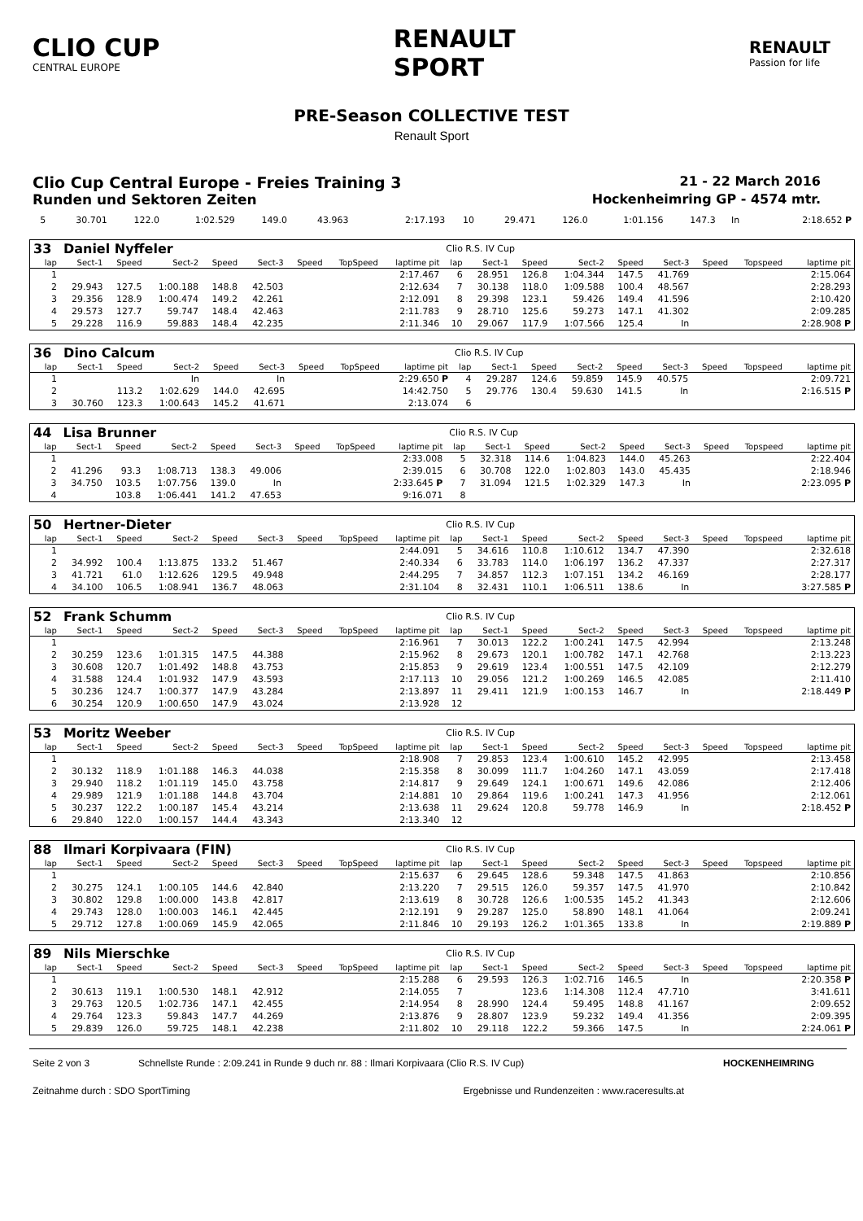CLIO CUP
CENTRAL EUROPE
RENAULT
SPORT
RENAULT
Passion for life
PRE-Season COLLECTIVE TEST
Renault Sport
Clio Cup Central Europe - Freies Training 3 21 - 22 March 2016
Runden und Sektoren Zeiten Hockenheimring GP - 4574 mtr.
| 5 | 30.701 | 122.0 | 1:02.529 | 149.0 | 43.963 | | | 2:17.193 | 10 | 29.471 | 126.0 | 1:01.156 | 147.3 | In | | | 2:18.652 P |
| 33 | Daniel Nyffeler | | | | | | | | Clio R.S. IV Cup | | | | | | | | |
| lap | Sect-1 | Speed | Sect-2 | Speed | Sect-3 | Speed | TopSpeed | laptime pit | lap | Sect-1 | Speed | Sect-2 | Speed | Sect-3 | Speed | Topspeed | laptime pit |
| 1 | | | | | | | | 2:17.467 | 6 | 28.951 | 126.8 | 1:04.344 | 147.5 | 41.769 | | | 2:15.064 |
| 2 | 29.943 | 127.5 | 1:00.188 | 148.8 | 42.503 | | | 2:12.634 | 7 | 30.138 | 118.0 | 1:09.588 | 100.4 | 48.567 | | | 2:28.293 |
| 3 | 29.356 | 128.9 | 1:00.474 | 149.2 | 42.261 | | | 2:12.091 | 8 | 29.398 | 123.1 | 59.426 | 149.4 | 41.596 | | | 2:10.420 |
| 4 | 29.573 | 127.7 | 59.747 | 148.4 | 42.463 | | | 2:11.783 | 9 | 28.710 | 125.6 | 59.273 | 147.1 | 41.302 | | | 2:09.285 |
| 5 | 29.228 | 116.9 | 59.883 | 148.4 | 42.235 | | | 2:11.346 | 10 | 29.067 | 117.9 | 1:07.566 | 125.4 | In | | | 2:28.908 P |
| 36 | Dino Calcum | | | | | | | | Clio R.S. IV Cup | | | | | | | | |
| lap | Sect-1 | Speed | Sect-2 | Speed | Sect-3 | Speed | TopSpeed | laptime pit | lap | Sect-1 | Speed | Sect-2 | Speed | Sect-3 | Speed | Topspeed | laptime pit |
| 1 | | | In | | In | | | 2:29.650 P | 4 | 29.287 | 124.6 | 59.859 | 145.9 | 40.575 | | | 2:09.721 |
| 2 | | 113.2 | 1:02.629 | 144.0 | 42.695 | | | 14:42.750 | 5 | 29.776 | 130.4 | 59.630 | 141.5 | In | | | 2:16.515 P |
| 3 | 30.760 | 123.3 | 1:00.643 | 145.2 | 41.671 | | | 2:13.074 | 6 | | | | | | | | |
| 44 | Lisa Brunner | | | | | | | | Clio R.S. IV Cup | | | | | | | | |
| lap | Sect-1 | Speed | Sect-2 | Speed | Sect-3 | Speed | TopSpeed | laptime pit | lap | Sect-1 | Speed | Sect-2 | Speed | Sect-3 | Speed | Topspeed | laptime pit |
| 1 | | | | | | | | 2:33.008 | 5 | 32.318 | 114.6 | 1:04.823 | 144.0 | 45.263 | | | 2:22.404 |
| 2 | 41.296 | 93.3 | 1:08.713 | 138.3 | 49.006 | | | 2:39.015 | 6 | 30.708 | 122.0 | 1:02.803 | 143.0 | 45.435 | | | 2:18.946 |
| 3 | 34.750 | 103.5 | 1:07.756 | 139.0 | In | | | 2:33.645 P | 7 | 31.094 | 121.5 | 1:02.329 | 147.3 | In | | | 2:23.095 P |
| 4 | | 103.8 | 1:06.441 | 141.2 | 47.653 | | | 9:16.071 | 8 | | | | | | | | |
| 50 | Hertner-Dieter | | | | | | | | Clio R.S. IV Cup | | | | | | | | |
| lap | Sect-1 | Speed | Sect-2 | Speed | Sect-3 | Speed | TopSpeed | laptime pit | lap | Sect-1 | Speed | Sect-2 | Speed | Sect-3 | Speed | Topspeed | laptime pit |
| 1 | | | | | | | | 2:44.091 | 5 | 34.616 | 110.8 | 1:10.612 | 134.7 | 47.390 | | | 2:32.618 |
| 2 | 34.992 | 100.4 | 1:13.875 | 133.2 | 51.467 | | | 2:40.334 | 6 | 33.783 | 114.0 | 1:06.197 | 136.2 | 47.337 | | | 2:27.317 |
| 3 | 41.721 | 61.0 | 1:12.626 | 129.5 | 49.948 | | | 2:44.295 | 7 | 34.857 | 112.3 | 1:07.151 | 134.2 | 46.169 | | | 2:28.177 |
| 4 | 34.100 | 106.5 | 1:08.941 | 136.7 | 48.063 | | | 2:31.104 | 8 | 32.431 | 110.1 | 1:06.511 | 138.6 | In | | | 3:27.585 P |
| 52 | Frank Schumm | | | | | | | | Clio R.S. IV Cup | | | | | | | | |
| lap | Sect-1 | Speed | Sect-2 | Speed | Sect-3 | Speed | TopSpeed | laptime pit | lap | Sect-1 | Speed | Sect-2 | Speed | Sect-3 | Speed | Topspeed | laptime pit |
| 1 | | | | | | | | 2:16.961 | 7 | 30.013 | 122.2 | 1:00.241 | 147.5 | 42.994 | | | 2:13.248 |
| 2 | 30.259 | 123.6 | 1:01.315 | 147.5 | 44.388 | | | 2:15.962 | 8 | 29.673 | 120.1 | 1:00.782 | 147.1 | 42.768 | | | 2:13.223 |
| 3 | 30.608 | 120.7 | 1:01.492 | 148.8 | 43.753 | | | 2:15.853 | 9 | 29.619 | 123.4 | 1:00.551 | 147.5 | 42.109 | | | 2:12.279 |
| 4 | 31.588 | 124.4 | 1:01.932 | 147.9 | 43.593 | | | 2:17.113 | 10 | 29.056 | 121.2 | 1:00.269 | 146.5 | 42.085 | | | 2:11.410 |
| 5 | 30.236 | 124.7 | 1:00.377 | 147.9 | 43.284 | | | 2:13.897 | 11 | 29.411 | 121.9 | 1:00.153 | 146.7 | In | | | 2:18.449 P |
| 6 | 30.254 | 120.9 | 1:00.650 | 147.9 | 43.024 | | | 2:13.928 | 12 | | | | | | | | |
| 53 | Moritz Weeber | | | | | | | | Clio R.S. IV Cup | | | | | | | | |
| lap | Sect-1 | Speed | Sect-2 | Speed | Sect-3 | Speed | TopSpeed | laptime pit | lap | Sect-1 | Speed | Sect-2 | Speed | Sect-3 | Speed | Topspeed | laptime pit |
| 1 | | | | | | | | 2:18.908 | 7 | 29.853 | 123.4 | 1:00.610 | 145.2 | 42.995 | | | 2:13.458 |
| 2 | 30.132 | 118.9 | 1:01.188 | 146.3 | 44.038 | | | 2:15.358 | 8 | 30.099 | 111.7 | 1:04.260 | 147.1 | 43.059 | | | 2:17.418 |
| 3 | 29.940 | 118.2 | 1:01.119 | 145.0 | 43.758 | | | 2:14.817 | 9 | 29.649 | 124.1 | 1:00.671 | 149.6 | 42.086 | | | 2:12.406 |
| 4 | 29.989 | 121.9 | 1:01.188 | 144.8 | 43.704 | | | 2:14.881 | 10 | 29.864 | 119.6 | 1:00.241 | 147.3 | 41.956 | | | 2:12.061 |
| 5 | 30.237 | 122.2 | 1:00.187 | 145.4 | 43.214 | | | 2:13.638 | 11 | 29.624 | 120.8 | 59.778 | 146.9 | In | | | 2:18.452 P |
| 6 | 29.840 | 122.0 | 1:00.157 | 144.4 | 43.343 | | | 2:13.340 | 12 | | | | | | | | |
| 88 | Ilmari Korpivaara (FIN) | | | | | | | | Clio R.S. IV Cup | | | | | | | | |
| lap | Sect-1 | Speed | Sect-2 | Speed | Sect-3 | Speed | TopSpeed | laptime pit | lap | Sect-1 | Speed | Sect-2 | Speed | Sect-3 | Speed | Topspeed | laptime pit |
| 1 | | | | | | | | 2:15.637 | 6 | 29.645 | 128.6 | 59.348 | 147.5 | 41.863 | | | 2:10.856 |
| 2 | 30.275 | 124.1 | 1:00.105 | 144.6 | 42.840 | | | 2:13.220 | 7 | 29.515 | 126.0 | 59.357 | 147.5 | 41.970 | | | 2:10.842 |
| 3 | 30.802 | 129.8 | 1:00.000 | 143.8 | 42.817 | | | 2:13.619 | 8 | 30.728 | 126.6 | 1:00.535 | 145.2 | 41.343 | | | 2:12.606 |
| 4 | 29.743 | 128.0 | 1:00.003 | 146.1 | 42.445 | | | 2:12.191 | 9 | 29.287 | 125.0 | 58.890 | 148.1 | 41.064 | | | 2:09.241 |
| 5 | 29.712 | 127.8 | 1:00.069 | 145.9 | 42.065 | | | 2:11.846 | 10 | 29.193 | 126.2 | 1:01.365 | 133.8 | In | | | 2:19.889 P |
| 89 | Nils Mierschke | | | | | | | | Clio R.S. IV Cup | | | | | | | | |
| lap | Sect-1 | Speed | Sect-2 | Speed | Sect-3 | Speed | TopSpeed | laptime pit | lap | Sect-1 | Speed | Sect-2 | Speed | Sect-3 | Speed | Topspeed | laptime pit |
| 1 | | | | | | | | 2:15.288 | 6 | 29.593 | 126.3 | 1:02.716 | 146.5 | In | | | 2:20.358 P |
| 2 | 30.613 | 119.1 | 1:00.530 | 148.1 | 42.912 | | | 2:14.055 | 7 | | 123.6 | 1:14.308 | 112.4 | 47.710 | | | 3:41.611 |
| 3 | 29.763 | 120.5 | 1:02.736 | 147.1 | 42.455 | | | 2:14.954 | 8 | 28.990 | 124.4 | 59.495 | 148.8 | 41.167 | | | 2:09.652 |
| 4 | 29.764 | 123.3 | 59.843 | 147.7 | 44.269 | | | 2:13.876 | 9 | 28.807 | 123.9 | 59.232 | 149.4 | 41.356 | | | 2:09.395 |
| 5 | 29.839 | 126.0 | 59.725 | 148.1 | 42.238 | | | 2:11.802 | 10 | 29.118 | 122.2 | 59.366 | 147.5 | In | | | 2:24.061 P |
Seite 2 von 3 Schnellste Runde : 2:09.241 in Runde 9 duch nr. 88 : Ilmari Korpivaara (Clio R.S. IV Cup) HOCKENHEIMRING
Zeitnahme durch : SDO SportTiming Ergebnisse und Rundenzeiten : www.raceresults.at